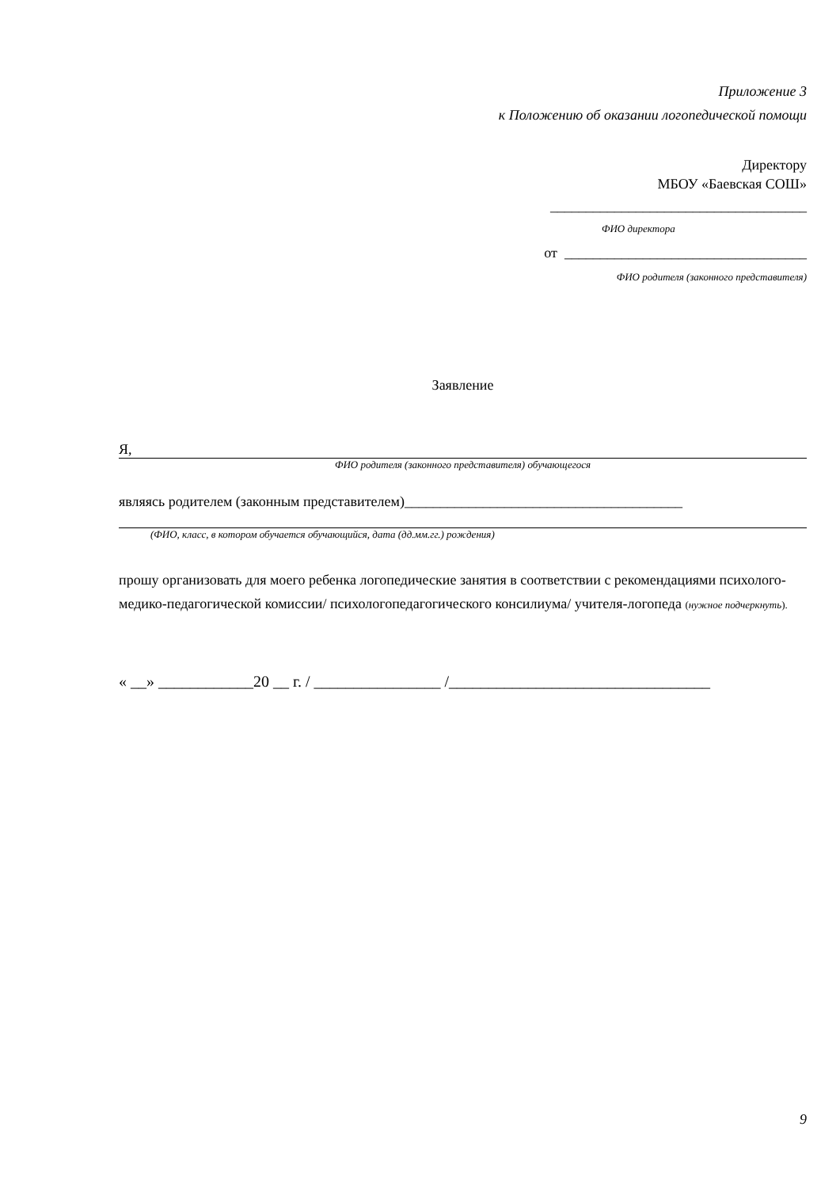Приложение 3
к Положению об оказании логопедической помощи
Директору
МБОУ «Баевская СОШ»
____________________________________
ФИО директора
от __________________________________
ФИО родителя (законного представителя)
Заявление
Я,
ФИО родителя (законного представителя) обучающегося
являясь родителем (законным представителем)_______________________________________
(ФИО, класс, в котором обучается обучающийся, дата (дд.мм.гг.) рождения)
прошу организовать для моего ребенка логопедические занятия в соответствии с рекомендациями психолого-медико-педагогической комиссии/ психологопедагогического консилиума/ учителя-логопеда (нужное подчеркнуть).
« __» ____________20 __ г. / ________________ /_________________________________
9